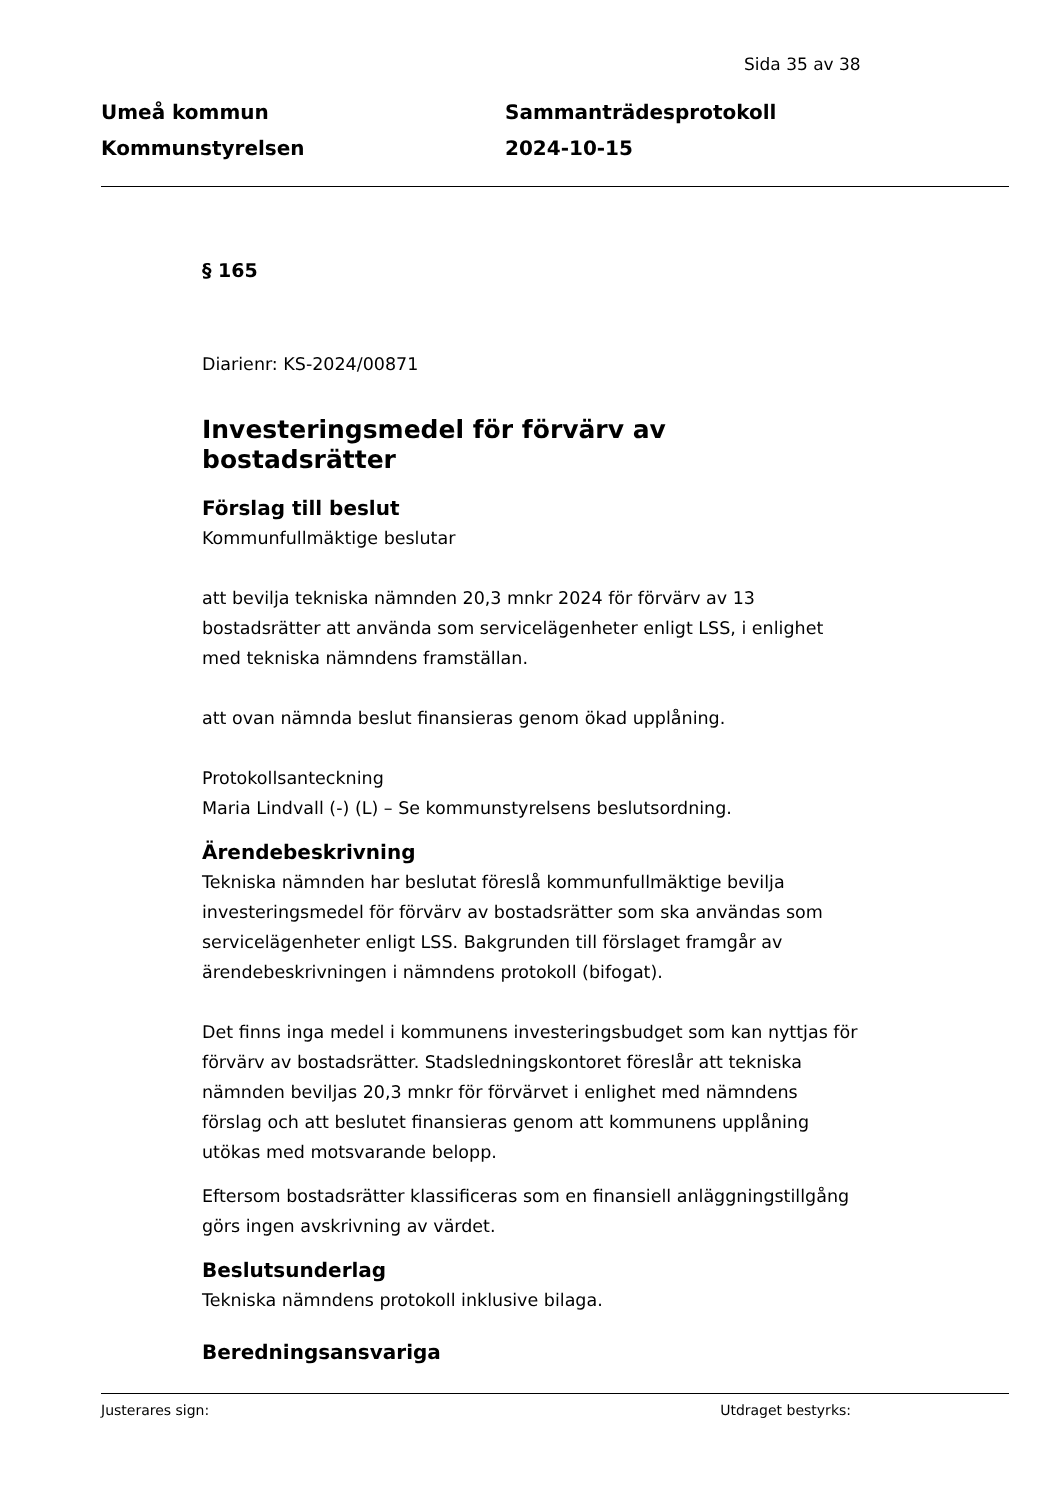Sida 35 av 38
Umeå kommun
Kommunstyrelsen
Sammanträdesprotokoll
2024-10-15
§ 165
Diarienr: KS-2024/00871
Investeringsmedel för förvärv av bostadsrätter
Förslag till beslut
Kommunfullmäktige beslutar
att bevilja tekniska nämnden 20,3 mnkr 2024 för förvärv av 13 bostadsrätter att använda som servicelägenheter enligt LSS, i enlighet med tekniska nämndens framställan.
att ovan nämnda beslut finansieras genom ökad upplåning.
Protokollsanteckning
Maria Lindvall (-) (L) – Se kommunstyrelsens beslutsordning.
Ärendebeskrivning
Tekniska nämnden har beslutat föreslå kommunfullmäktige bevilja investeringsmedel för förvärv av bostadsrätter som ska användas som servicelägenheter enligt LSS. Bakgrunden till förslaget framgår av ärendebeskrivningen i nämndens protokoll (bifogat).
Det finns inga medel i kommunens investeringsbudget som kan nyttjas för förvärv av bostadsrätter. Stadsledningskontoret föreslår att tekniska nämnden beviljas 20,3 mnkr för förvärvet i enlighet med nämndens förslag och att beslutet finansieras genom att kommunens upplåning utökas med motsvarande belopp.
Eftersom bostadsrätter klassificeras som en finansiell anläggningstillgång görs ingen avskrivning av värdet.
Beslutsunderlag
Tekniska nämndens protokoll inklusive bilaga.
Beredningsansvariga
Justerares sign: Utdraget bestyrks: